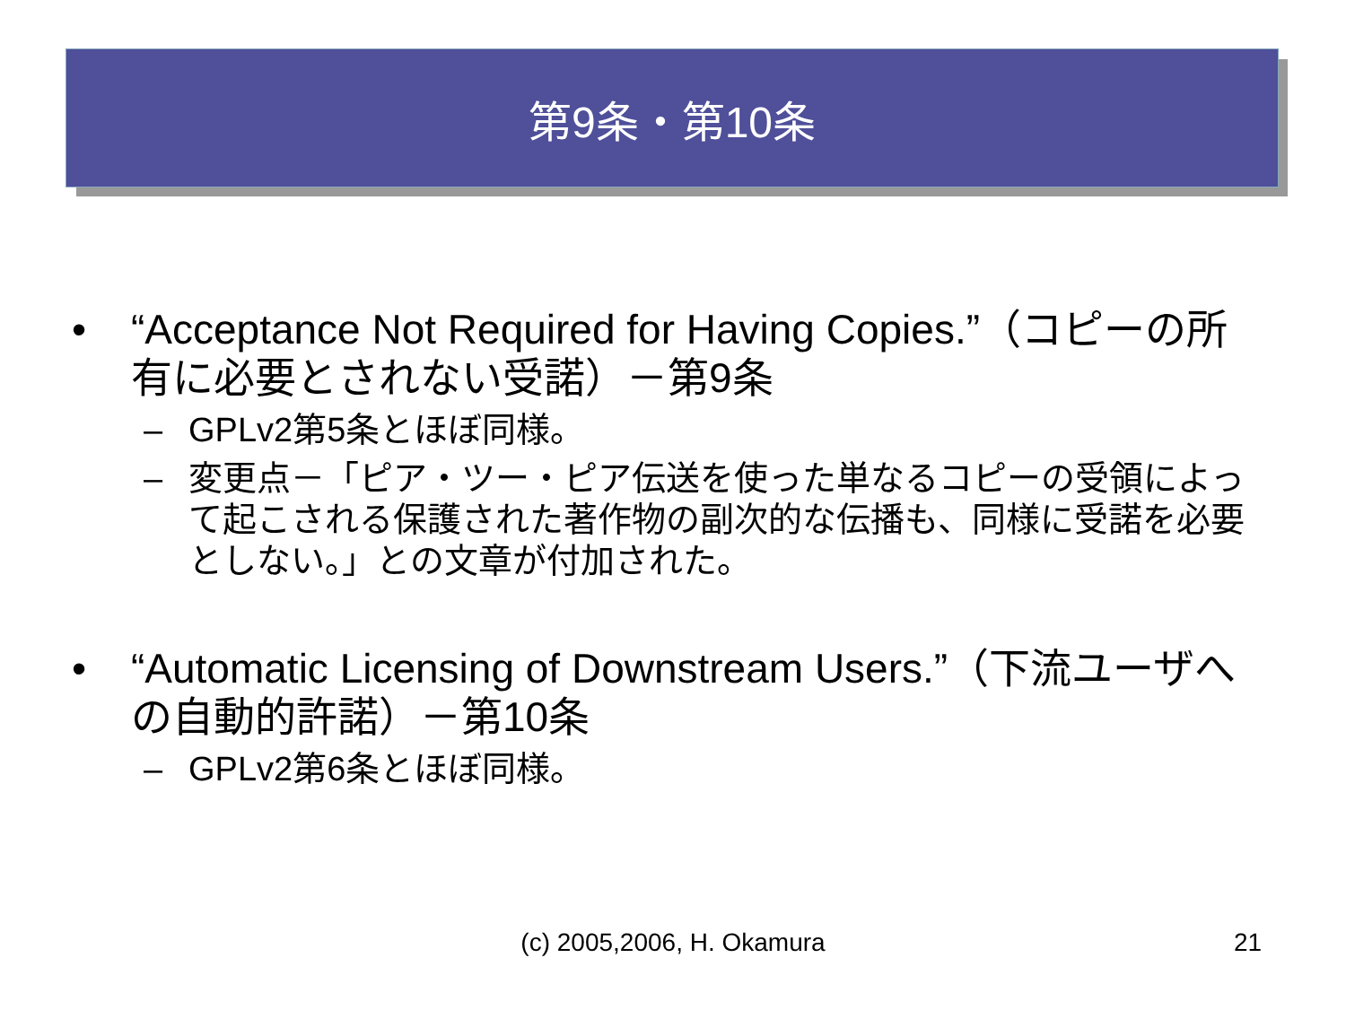第9条・第10条
• “Acceptance Not Required for Having Copies.”（コピーの所有に必要とされない受諾）－第9条
– GPLv2第5条とほぼ同様。
– 変更点－「ピア・ツー・ピア伝送を使った単なるコピーの受領によって起こされる保護された著作物の副次的な伝播も、同様に受諾を必要としない。」との文章が付加された。
• “Automatic Licensing of Downstream Users.”（下流ユーザへの自動的許諾）－第10条
– GPLv2第6条とほぼ同様。
(c) 2005,2006, H. Okamura 21